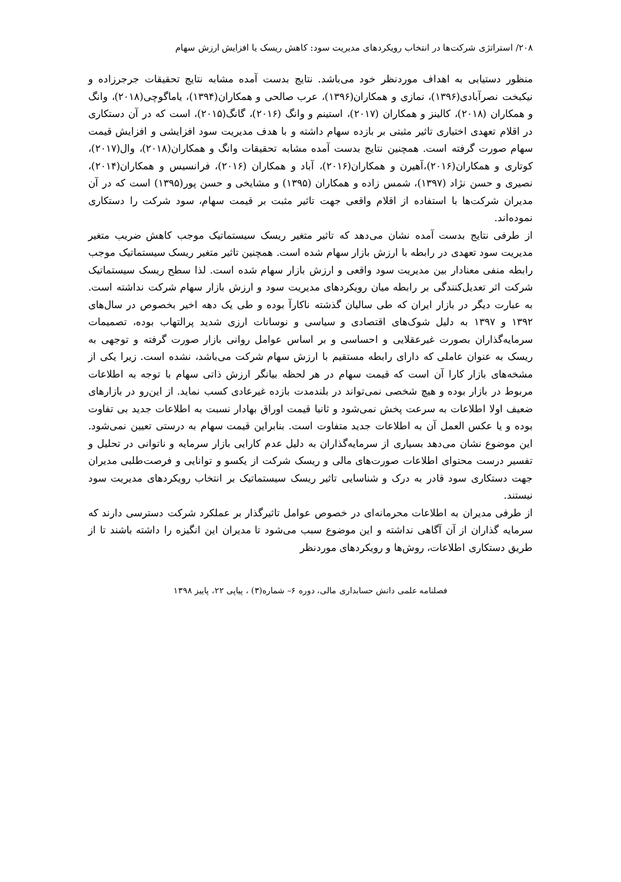۲۰۸/ استراتژی شرکت‌ها در انتخاب رویکردهای مدیریت سود: کاهش ریسک یا افزایش ارزش سهام
منظور دستیابی به اهداف موردنظر خود می‌باشد. نتایج بدست آمده مشابه نتایج تحقیقات جرجرزاده و نیکبخت نصرآبادی(۱۳۹۶)، نمازی و همکاران(۱۳۹۶)، عرب صالحی و همکاران(۱۳۹۴)، یاماگوچی(۲۰۱۸)، وانگ و همکاران (۲۰۱۸)، کالینز و همکاران (۲۰۱۷)، استینم و وانگ (۲۰۱۶)، گانگ(۲۰۱۵)، است که در آن دستکاری در اقلام تعهدی اختیاری تاثیر مثبتی بر بازده سهام داشته و با هدف مدیریت سود افزایشی و افزایش قیمت سهام صورت گرفته است. همچنین نتایج بدست آمده مشابه تحقیقات وانگ و همکاران(۲۰۱۸)، وال(۲۰۱۷)، کوتاری و همکاران(۲۰۱۶)،آهیرن و همکاران(۲۰۱۶)، آباد و همکاران (۲۰۱۶)، فرانسیس و همکاران(۲۰۱۴)، نصیری و حسن نژاد (۱۳۹۷)، شمس زاده و همکاران (۱۳۹۵) و مشایخی و حسن پور(۱۳۹۵) است که در آن مدیران شرکت‌ها با استفاده از اقلام واقعی جهت تاثیر مثبت بر قیمت سهام، سود شرکت را دستکاری نموده‌اند.
از طرفی نتایج بدست آمده نشان می‌دهد که تاثیر متغیر ریسک سیستماتیک موجب کاهش ضریب متغیر مدیریت سود تعهدی در رابطه با ارزش بازار سهام شده است. همچنین تاثیر متغیر ریسک سیستماتیک موجب رابطه منفی معنادار بین مدیریت سود واقعی و ارزش بازار سهام شده است. لذا سطح ریسک سیستماتیک شرکت اثر تعدیل‌کنندگی بر رابطه میان رویکردهای مدیریت سود و ارزش بازار سهام شرکت نداشته است. به عبارت دیگر در بازار ایران که طی سالیان گذشته ناکارآ بوده و طی یک دهه اخیر بخصوص در سال‌های ۱۳۹۲ و ۱۳۹۷ به دلیل شوک‌های اقتصادی و سیاسی و نوسانات ارزی شدید پرالتهاب بوده، تصمیمات سرمایه‌گذاران بصورت غیرعقلایی و احساسی و بر اساس عوامل روانی بازار صورت گرفته و توجهی به ریسک به عنوان عاملی که دارای رابطه مستقیم با ارزش سهام شرکت می‌باشد، نشده است. زیرا یکی از مشخه‌های بازار کارا آن است که قیمت سهام در هر لحظه بیانگر ارزش ذاتی سهام با توجه به اطلاعات مربوط در بازار بوده و هیچ شخصی نمی‌تواند در بلندمدت بازده غیرعادی کسب نماید. از این‌رو در بازارهای ضعیف اولا اطلاعات به سرعت پخش نمی‌شود و ثانیا قیمت اوراق بهادار نسبت به اطلاعات جدید بی تفاوت بوده و یا عکس العمل آن به اطلاعات جدید متفاوت است. بنابراین قیمت سهام به درستی تعیین نمی‌شود. این موضوع نشان می‌دهد بسیاری از سرمایه‌گذاران به دلیل عدم کارایی بازار سرمایه و ناتوانی در تحلیل و تفسیر درست محتوای اطلاعات صورت‌های مالی و ریسک شرکت از یکسو و توانایی و فرصت‌طلبی مدیران جهت دستکاری سود قادر به درک و شناسایی تاثیر ریسک سیستماتیک بر انتخاب رویکردهای مدیریت سود نیستند.
از طرفی مدیران به اطلاعات محرمانه‌ای در خصوص عوامل تاثیرگذار بر عملکرد شرکت دسترسی دارند که سرمایه گذاران از آن آگاهی نداشته و این موضوع سبب می‌شود تا مدیران این انگیزه را داشته باشند تا از طریق دستکاری اطلاعات، روش‌ها و رویکردهای موردنظر
فصلنامه علمی دانش حسابداری مالی، دوره ۶– شماره(۳) ، پیاپی ۲۲، پاییز ۱۳۹۸